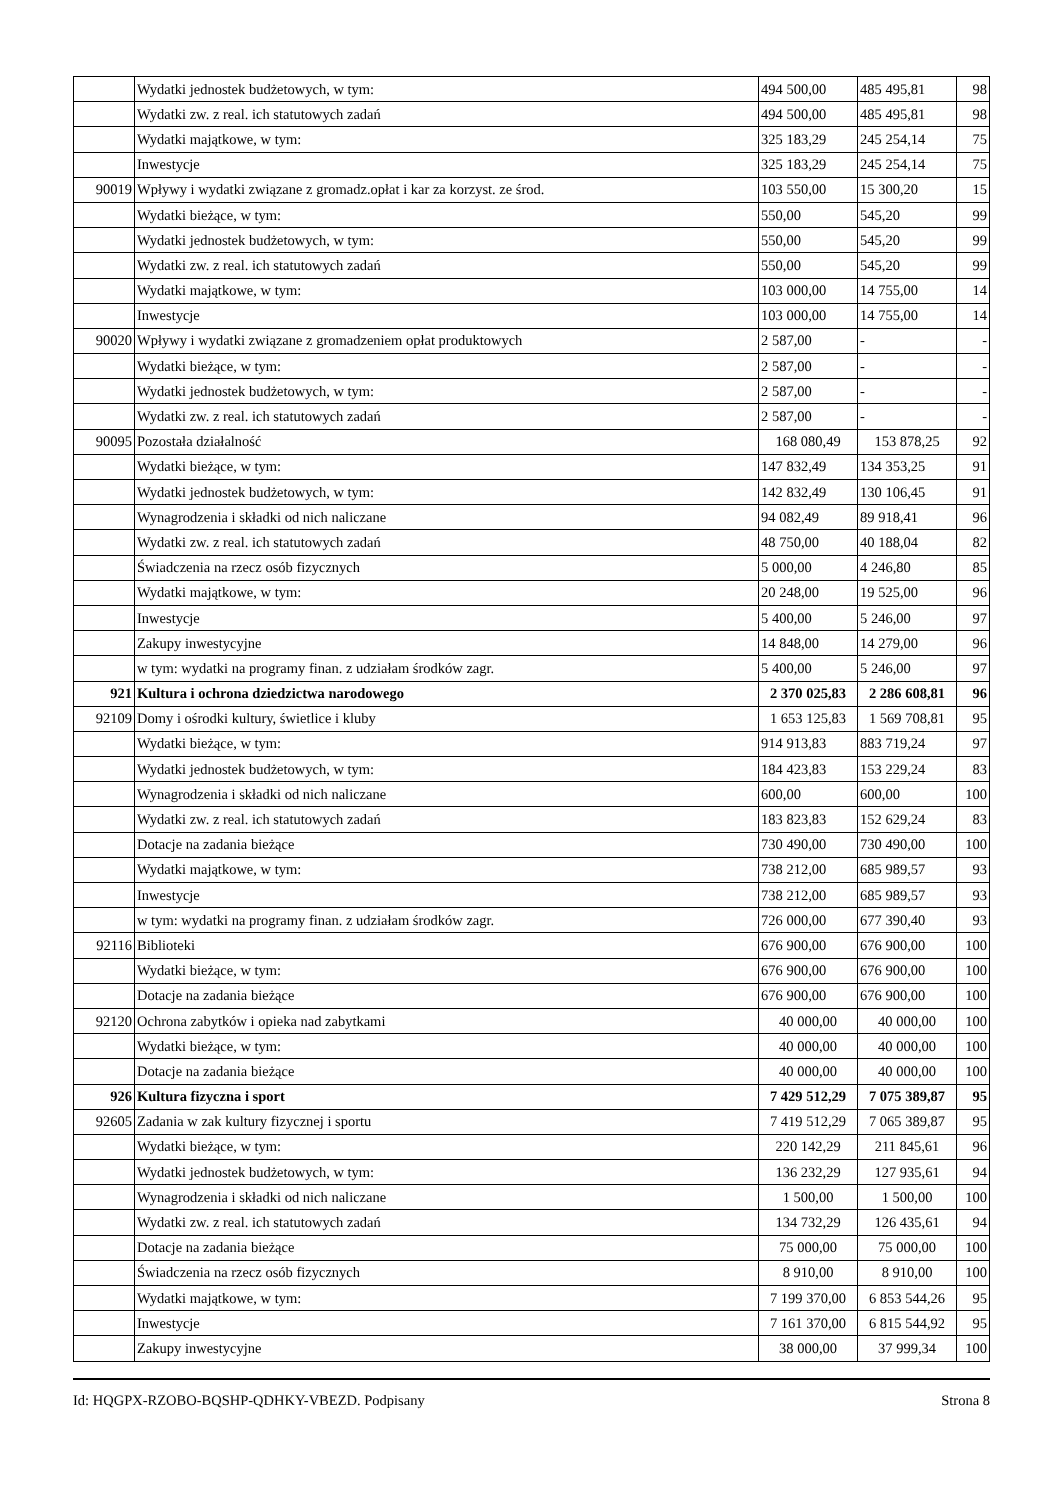| | Wydatki jednostek budżetowych, w tym: | 494 500,00 | 485 495,81 | 98 |
| | Wydatki zw. z real. ich statutowych zadań | 494 500,00 | 485 495,81 | 98 |
| | Wydatki majątkowe, w tym: | 325 183,29 | 245 254,14 | 75 |
| | Inwestycje | 325 183,29 | 245 254,14 | 75 |
| 90019 | Wpływy i wydatki związane z gromadz.opłat i kar za korzyst. ze środ. | 103 550,00 | 15 300,20 | 15 |
| | Wydatki bieżące, w tym: | 550,00 | 545,20 | 99 |
| | Wydatki jednostek budżetowych, w tym: | 550,00 | 545,20 | 99 |
| | Wydatki zw. z real. ich statutowych zadań | 550,00 | 545,20 | 99 |
| | Wydatki majątkowe, w tym: | 103 000,00 | 14 755,00 | 14 |
| | Inwestycje | 103 000,00 | 14 755,00 | 14 |
| 90020 | Wpływy i wydatki związane z gromadzeniem opłat produktowych | 2 587,00 | - | - |
| | Wydatki bieżące, w tym: | 2 587,00 | - | - |
| | Wydatki jednostek budżetowych, w tym: | 2 587,00 | - | - |
| | Wydatki zw. z real. ich statutowych zadań | 2 587,00 | - | - |
| 90095 | Pozostała działalność | 168 080,49 | 153 878,25 | 92 |
| | Wydatki bieżące, w tym: | 147 832,49 | 134 353,25 | 91 |
| | Wydatki jednostek budżetowych, w tym: | 142 832,49 | 130 106,45 | 91 |
| | Wynagrodzenia i składki od nich naliczane | 94 082,49 | 89 918,41 | 96 |
| | Wydatki zw. z real. ich statutowych zadań | 48 750,00 | 40 188,04 | 82 |
| | Świadczenia na rzecz osób fizycznych | 5 000,00 | 4 246,80 | 85 |
| | Wydatki majątkowe, w tym: | 20 248,00 | 19 525,00 | 96 |
| | Inwestycje | 5 400,00 | 5 246,00 | 97 |
| | Zakupy inwestycyjne | 14 848,00 | 14 279,00 | 96 |
| | w tym: wydatki na programy finan. z udziałam środków zagr. | 5 400,00 | 5 246,00 | 97 |
| 921 | Kultura i ochrona dziedzictwa narodowego | 2 370 025,83 | 2 286 608,81 | 96 |
| 92109 | Domy i ośrodki kultury, świetlice i kluby | 1 653 125,83 | 1 569 708,81 | 95 |
| | Wydatki bieżące, w tym: | 914 913,83 | 883 719,24 | 97 |
| | Wydatki jednostek budżetowych, w tym: | 184 423,83 | 153 229,24 | 83 |
| | Wynagrodzenia i składki od nich naliczane | 600,00 | 600,00 | 100 |
| | Wydatki zw. z real. ich statutowych zadań | 183 823,83 | 152 629,24 | 83 |
| | Dotacje na zadania bieżące | 730 490,00 | 730 490,00 | 100 |
| | Wydatki majątkowe, w tym: | 738 212,00 | 685 989,57 | 93 |
| | Inwestycje | 738 212,00 | 685 989,57 | 93 |
| | w tym: wydatki na programy finan. z udziałam środków zagr. | 726 000,00 | 677 390,40 | 93 |
| 92116 | Biblioteki | 676 900,00 | 676 900,00 | 100 |
| | Wydatki bieżące, w tym: | 676 900,00 | 676 900,00 | 100 |
| | Dotacje na zadania bieżące | 676 900,00 | 676 900,00 | 100 |
| 92120 | Ochrona zabytków i opieka nad zabytkami | 40 000,00 | 40 000,00 | 100 |
| | Wydatki bieżące, w tym: | 40 000,00 | 40 000,00 | 100 |
| | Dotacje na zadania bieżące | 40 000,00 | 40 000,00 | 100 |
| 926 | Kultura fizyczna i sport | 7 429 512,29 | 7 075 389,87 | 95 |
| 92605 | Zadania w zak kultury fizycznej i sportu | 7 419 512,29 | 7 065 389,87 | 95 |
| | Wydatki bieżące, w tym: | 220 142,29 | 211 845,61 | 96 |
| | Wydatki jednostek budżetowych, w tym: | 136 232,29 | 127 935,61 | 94 |
| | Wynagrodzenia i składki od nich naliczane | 1 500,00 | 1 500,00 | 100 |
| | Wydatki zw. z real. ich statutowych zadań | 134 732,29 | 126 435,61 | 94 |
| | Dotacje na zadania bieżące | 75 000,00 | 75 000,00 | 100 |
| | Świadczenia na rzecz osób fizycznych | 8 910,00 | 8 910,00 | 100 |
| | Wydatki majątkowe, w tym: | 7 199 370,00 | 6 853 544,26 | 95 |
| | Inwestycje | 7 161 370,00 | 6 815 544,92 | 95 |
| | Zakupy inwestycyjne | 38 000,00 | 37 999,34 | 100 |
Id: HQGPX-RZOBO-BQSHP-QDHKY-VBEZD. Podpisany Strona 8